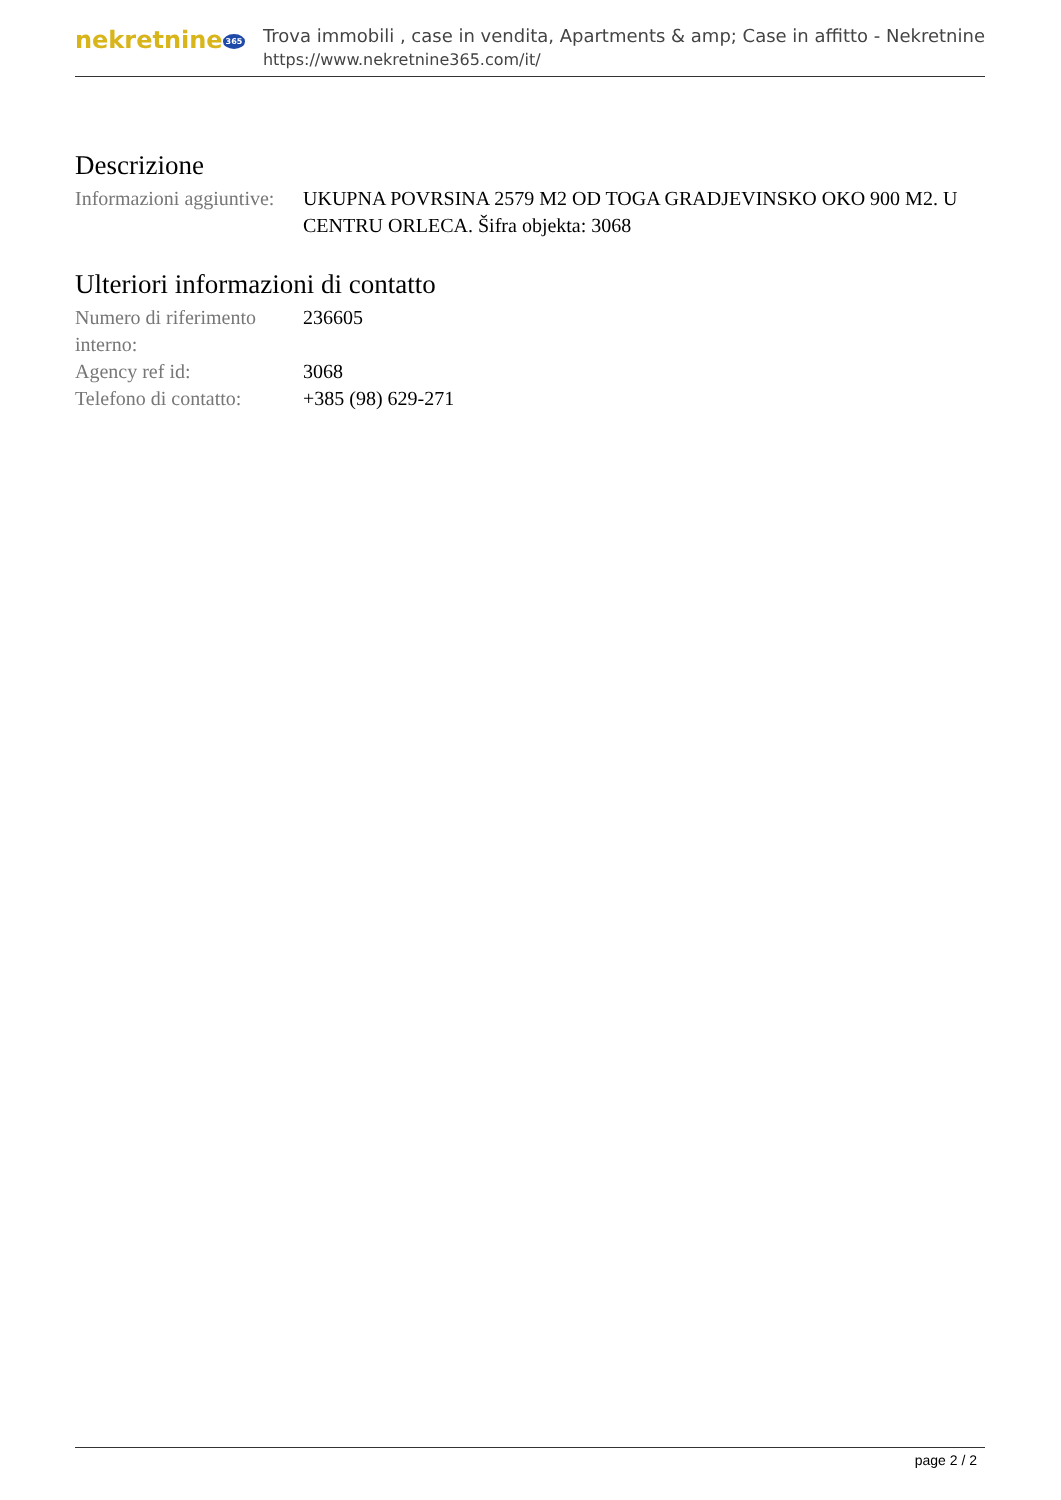nekretnine 365
Trova immobili , case in vendita, Apartments & amp; Case in affitto - Nekretnine
https://www.nekretnine365.com/it/
Descrizione
| Informazioni aggiuntive: | UKUPNA POVRSINA 2579 M2 OD TOGA GRADJEVINSKO OKO 900 M2. U CENTRU ORLECA. Šifra objekta: 3068 |
Ulteriori informazioni di contatto
| Numero di riferimento interno: | 236605 |
| Agency ref id: | 3068 |
| Telefono di contatto: | +385 (98) 629-271 |
page 2 / 2